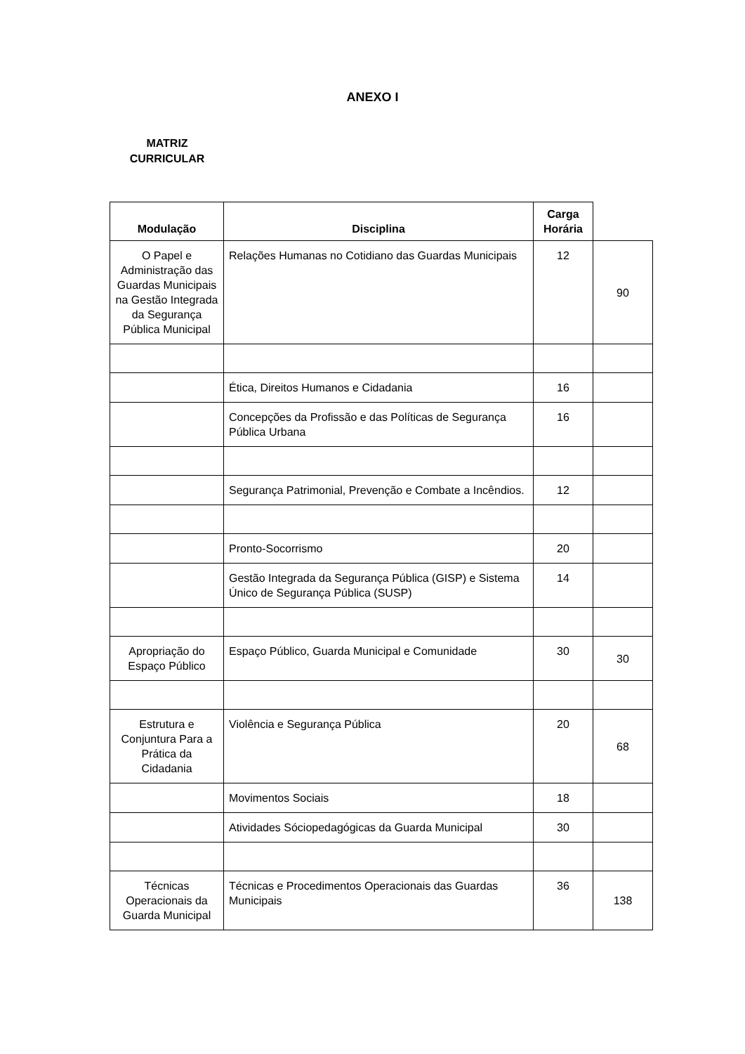ANEXO I
MATRIZ CURRICULAR
| Modulação | Disciplina | Carga Horária | |
| --- | --- | --- | --- |
| O Papel e Administração das Guardas Municipais na Gestão Integrada da Segurança Pública Municipal | Relações Humanas no Cotidiano das Guardas Municipais | 12 | 90 |
| | Ética, Direitos Humanos e Cidadania | 16 | |
| | Concepções da Profissão e das Políticas de Segurança Pública Urbana | 16 | |
| | Segurança Patrimonial, Prevenção e Combate a Incêndios. | 12 | |
| | Pronto-Socorrismo | 20 | |
| | Gestão Integrada da Segurança Pública (GISP) e Sistema Único de Segurança Pública (SUSP) | 14 | |
| Apropriação do Espaço Público | Espaço Público, Guarda Municipal e Comunidade | 30 | 30 |
| Estrutura e Conjuntura Para a Prática da Cidadania | Violência e Segurança Pública | 20 | 68 |
| | Movimentos Sociais | 18 | |
| | Atividades Sóciopedagógicas da Guarda Municipal | 30 | |
| Técnicas Operacionais da Guarda Municipal | Técnicas e Procedimentos Operacionais das Guardas Municipais | 36 | 138 |